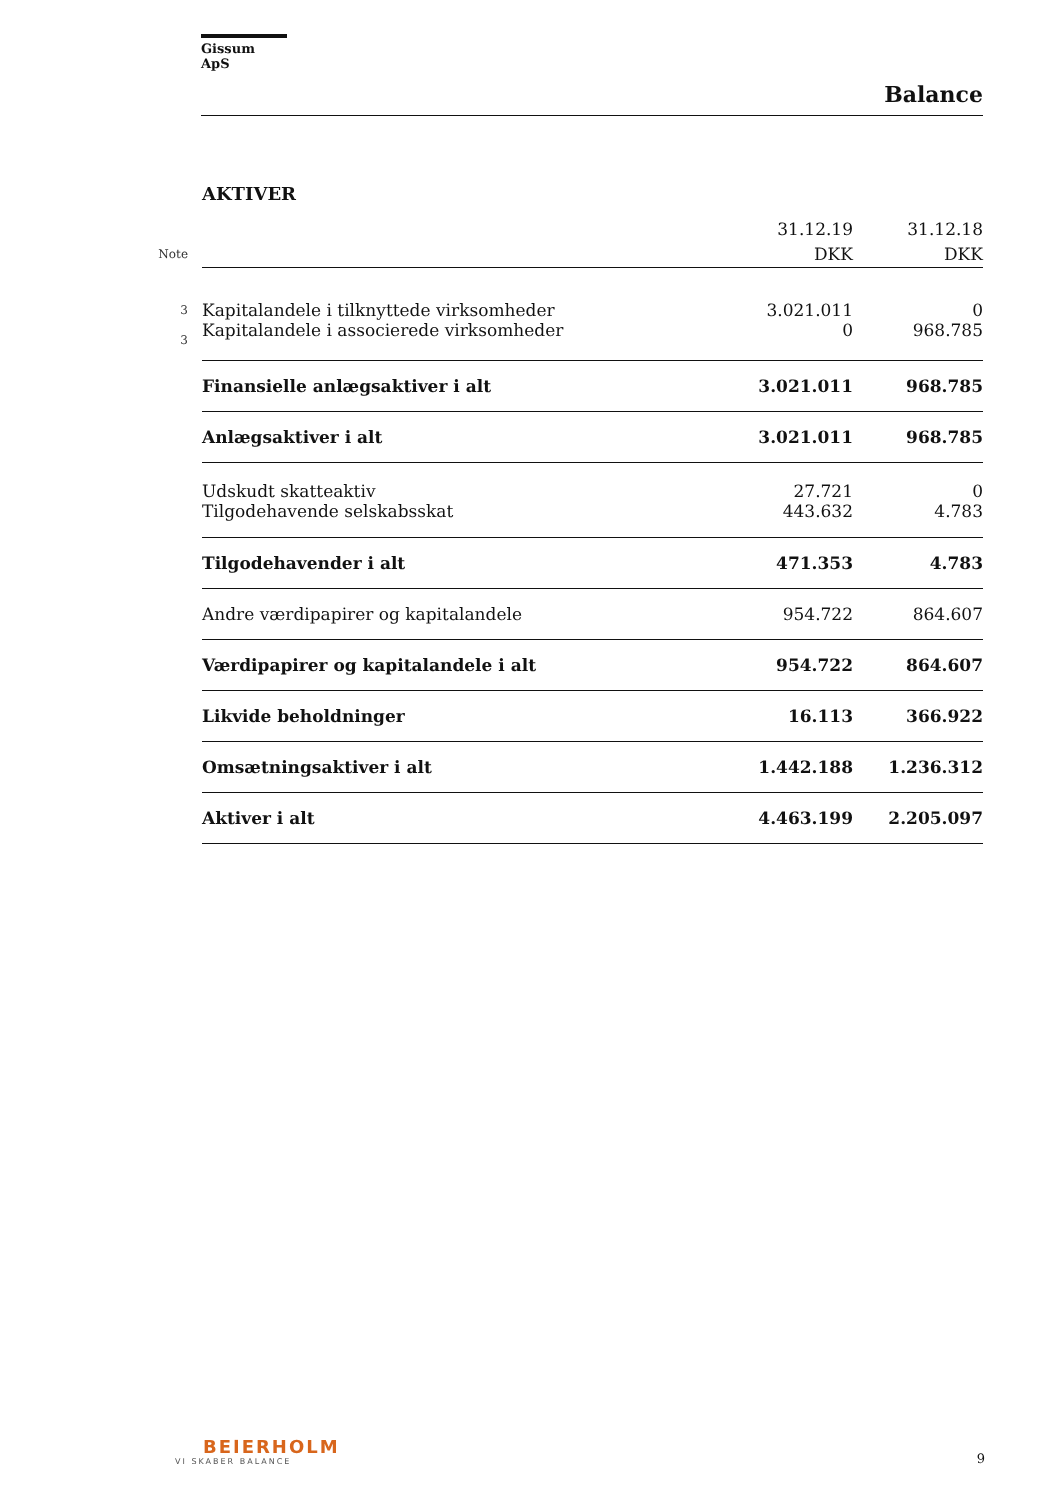Gissum ApS
Balance
AKTIVER
| | | 31.12.19 | 31.12.18 |
| Note | | DKK | DKK |
| 3 | Kapitalandele i tilknyttede virksomheder | 3.021.011 | 0 |
| 3 | Kapitalandele i associerede virksomheder | 0 | 968.785 |
| | Finansielle anlægsaktiver i alt | 3.021.011 | 968.785 |
| | Anlægsaktiver i alt | 3.021.011 | 968.785 |
| | Udskudt skatteaktiv | 27.721 | 0 |
| | Tilgodehavende selskabsskat | 443.632 | 4.783 |
| | Tilgodehavender i alt | 471.353 | 4.783 |
| | Andre værdipapirer og kapitalandele | 954.722 | 864.607 |
| | Værdipapirer og kapitalandele i alt | 954.722 | 864.607 |
| | Likvide beholdninger | 16.113 | 366.922 |
| | Omsætningsaktiver i alt | 1.442.188 | 1.236.312 |
| | Aktiver i alt | 4.463.199 | 2.205.097 |
BEIERHOLM
VI SKABER BALANCE
9